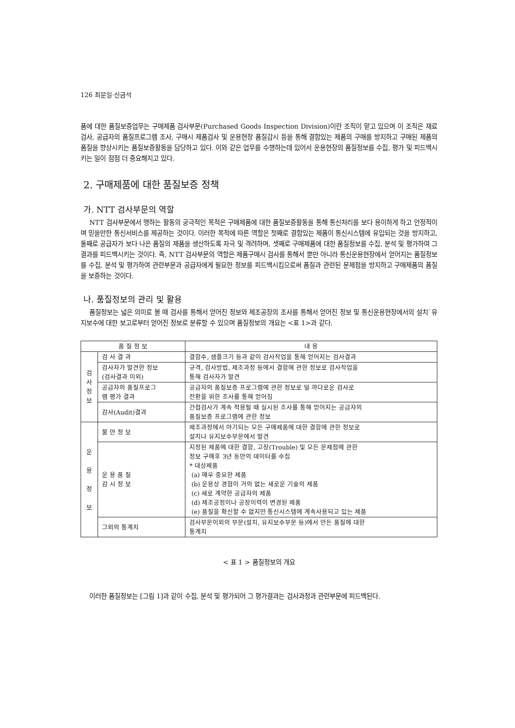126 최문일·신금석
품에 대한 품질보증업무는 구매제품 검사부문(Purchased Goods Inspection Division)이란 조직이 맡고 있으며 이 조직은 재료검사, 공급자의 품질프로그램 조사, 구매시 제품검사 및 운용현장 품질감시 등을 통해 결함있는 제품의 구매를 방지하고 구매된 제품의 품질을 향상시키는 품질보증활동을 담당하고 있다. 이와 같은 업무를 수행하는데 있어서 운용현장의 품질정보를 수집, 평가 및 피드백시키는 일이 점점 더 중요해지고 있다.
2. 구매제품에 대한 품질보증 정책
가. NTT 검사부문의 역할
NTT 검사부문에서 행하는 활동의 궁극적인 목적은 구매제품에 대한 품질보증활동을 통해 통신처리를 보다 용이하게 하고 안정적이며 믿을만한 통신서비스를 제공하는 것이다. 이러한 목적에 따른 역할은 첫째로 결함있는 제품이 통신시스템에 유입되는 것을 방지하고, 둘째로 공급자가 보다 나은 품질의 제품을 생산하도록 자극 및 격려하며, 셋째로 구매제품에 대한 품질정보를 수집, 분석 및 평가하여 그 결과를 피드백시키는 것이다. 즉, NTT 검사부문의 역할은 제품구매시 검사를 통해서 뿐만 아니라 통신운용현장에서 얻어지는 품질정보를 수집, 분석 및 평가하여 관련부문과 공급자에게 필요한 정보를 피드백시킴으로써 품질과 관련된 문제점을 방지하고 구매제품의 품질을 보증하는 것이다.
나. 품질정보의 관리 및 활용
품질정보는 넓은 의미로 볼 때 검사를 통해서 얻어진 정보와 제조공장의 조사를 통해서 얻어진 정보 및 통신운용현장에서의 설치˙유지보수에 대한 보고로부터 얻어진 정보로 분류할 수 있으며 품질정보의 개요는 <표 1>과 같다.
| 품 질 정 보 | | 내 용 |
| --- | --- | --- |
| 검 사 정 보 | 검 사 결 과 | 결함수, 샘플크기 등과 같이 검사작업을 통해 얻어지는 검사결과 |
| | 검사자가 발견한 정보 (검사결과 이외) | 규격, 검사방법, 제조과정 등에서 결함에 관한 정보로 검사작업을 통해 검사자가 발견 |
| | 공급자의 품질프로그 램 평가 결과 | 공급자의 품질보증 프로그램에 관한 정보로 덜 까다로운 검사로 전환을 위한 조사를 통해 얻어짐 |
| | 감사(Audit)결과 | 간접검사가 계속 적용될 때 실시된 조사를 통해 얻어지는 공급자의 품질보증 프로그램에 관한 정보 |
| 운 용 정 보 | 불 만 정 보 | 제조과정에서 야기되는 모든 구매제품에 대한 결함에 관한 정보로 설치나 유지보수부문에서 발견 |
| | 운 용 품 질 감 시 정 보 | 지정된 제품에 대한 결함, 고장(Trouble) 및 모든 문제점에 관한 정보 구매후 3년 동안의 데이터를 수집 * 대상제품 (a) 매우 중요한 제품 (b) 운용상 경험이 거의 없는 새로운 기술의 제품 (c) 새로 계약한 공급자의 제품 (d) 제조공정이나 공장이력이 변경된 제품 (e) 품질을 확신할 수 없지만 통신시스템에 계속사용되고 있는 제품 |
| | 그외의 통계치 | 검사부문이외의 부문(설치, 유지보수부문 등)에서 만든 품질에 대한 통계치 |
< 표 1 > 품질정보의 개요
이러한 품질정보는 [그림 1]과 같이 수집, 분석 및 평가되어 그 평가결과는 검사과정과 관련부문에 피드백된다.